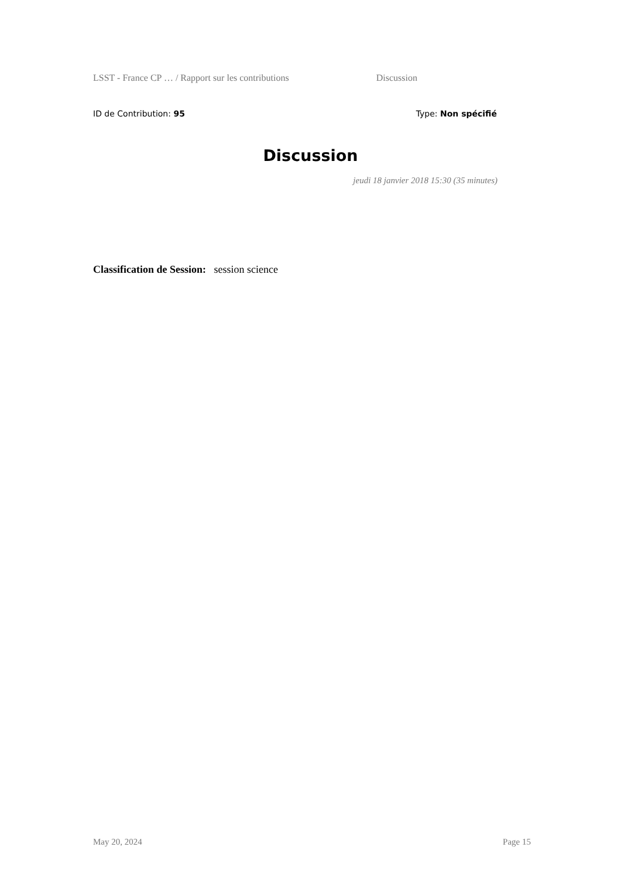LSST - France CP … / Rapport sur les contributions Discussion
ID de Contribution: 95 Type: Non spécifié
Discussion
jeudi 18 janvier 2018 15:30 (35 minutes)
Classification de Session: session science
May 20, 2024 Page 15